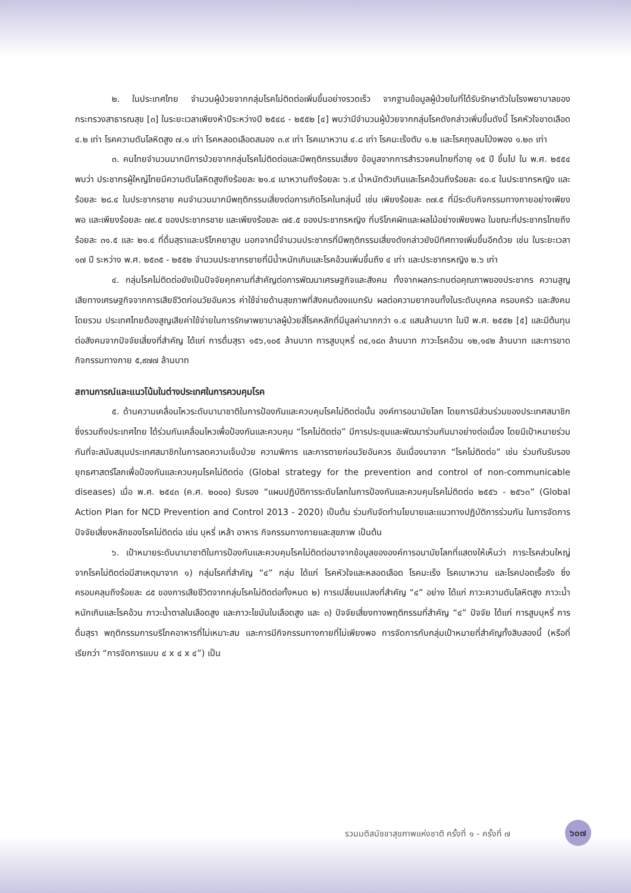๒. ในประเทศไทย จำนวนผู้ป่วยจากกลุ่มโรคไม่ติดต่อเพิ่มขึ้นอย่างรวดเร็ว จากฐานข้อมูลผู้ป่วยในที่ได้รับรักษาตัวในโรงพยาบาลของกระทรวงสาธารณสุข [๓] ในระยะเวลาเพียงห้าปีระหว่างปี ๒๕๔๘ - ๒๕๕๒ [๔] พบว่ามีจำนวนผู้ป่วยจากกลุ่มโรคดังกล่าวเพิ่มขึ้นดังนี้ โรคหัวใจขาดเลือด ๔.๒ เท่า โรคความดันโลหิตสูง ๗.๑ เท่า โรคหลอดเลือดสมอง ๓.๙ เท่า โรคเบาหวาน ๔.๘ เท่า โรคมะเร็งตับ ๑.๒ และโรคถุงลมโป่งพอง ๑.๒๓ เท่า
๓. คนไทยจำนวนมากมีการป่วยจากกลุ่มโรคไม่ติดต่อและมีพฤติกรรมเสี่ยง ข้อมูลจากการสำรวจคนไทยที่อายุ ๑๕ ปี ขึ้นไป ใน พ.ศ. ๒๕๕๔ พบว่า ประชากรผู้ใหญ่ไทยมีความดันโลหิตสูงถึงร้อยละ ๒๑.๔ เบาหวานถึงร้อยละ ๖.๙ น้ำหนักตัวเกินและโรคอ้วนถึงร้อยละ ๔๐.๔ ในประชากรหญิง และร้อยละ ๒๘.๔ ในประชากรชาย คนจำนวนมากมีพฤติกรรมเสี่ยงต่อการเกิดโรคในกลุ่มนี้ เช่น เพียงร้อยละ ๓๗.๕ ที่มีระดับกิจกรรมทางกายอย่างเพียงพอ และเพียงร้อยละ ๗๙.๕ ของประชากรชาย และเพียงร้อยละ ๗๕.๕ ของประชากรหญิง ที่บริโภคผักและผลไม้อย่างเพียงพอ ในขณะที่ประชากรไทยถึงร้อยละ ๓๑.๕ และ ๒๑.๔ ที่ดื่มสุราและบริโภคยาสูบ นอกจากนี้จำนวนประชากรที่มีพฤติกรรมเสี่ยงดังกล่าวยังมีทิศทางเพิ่มขึ้นอีกด้วย เช่น ในระยะเวลา ๑๗ ปี ระหว่าง พ.ศ. ๒๕๓๕ - ๒๕๕๒ จำนวนประชากรชายที่มีน้ำหนักเกินและโรคอ้วนเพิ่มขึ้นถึง ๔ เท่า และประชากรหญิง ๒.๖ เท่า
๔. กลุ่มโรคไม่ติดต่อยังเป็นปัจจัยคุกคามที่สำคัญต่อการพัฒนาเศรษฐกิจและสังคม ทั้งจากผลกระทบต่อคุณภาพของประชากร ความสูญเสียทางเศรษฐกิจจากการเสียชีวิตก่อนวัยอันควร ค่าใช้จ่ายด้านสุขภาพที่สังคมต้องแบกรับ ผลต่อความยากจนทั้งในระดับบุคคล ครอบครัว และสังคมโดยรวม ประเทศไทยต้องสูญเสียค่าใช้จ่ายในการรักษาพยาบาลผู้ป่วยสี่โรคหลักที่มีมูลค่ามากกว่า ๑.๔ แสนล้านบาท ในปี พ.ศ. ๒๕๕๒ [๕] และมีต้นทุนต่อสังคมจากปัจจัยเสี่ยงที่สำคัญ ได้แก่ การดื่มสุรา ๑๕๖,๑๐๕ ล้านบาท การสูบบุหรี่ ๓๔,๑๘๓ ล้านบาท ภาวะโรคอ้วน ๑๒,๑๔๒ ล้านบาท และการขาดกิจกรรมทางกาย ๕,๙๗๗ ล้านบาท
สถานการณ์และแนวโน้มในต่างประเทศในการควบคุมโรค
๕. ด้านความเคลื่อนไหวระดับนานาชาติในการป้องกันและควบคุมโรคไม่ติดต่อนั้น องค์การอนามัยโลก โดยการมีส่วนร่วมของประเทศสมาชิกซึ่งรวมถึงประเทศไทย ได้ร่วมกันเคลื่อนไหวเพื่อป้องกันและควบคุม “โรคไม่ติดต่อ” มีการประชุมและพัฒนาร่วมกันมาอย่างต่อเนื่อง โดยมีเป้าหมายร่วมกันที่จะสนับสนุนประเทศสมาชิกในการลดความเจ็บป่วย ความพิการ และการตายก่อนวัยอันควร อันเนื่องมาจาก “โรคไม่ติดต่อ” เช่น ร่วมกันรับรองยุทธศาสตร์โลกเพื่อป้องกันและควบคุมโรคไม่ติดต่อ (Global strategy for the prevention and control of non-communicable diseases) เมื่อ พ.ศ. ๒๕๔๓ (ค.ศ. ๒๐๐๐) รับรอง “แผนปฏิบัติการระดับโลกในการป้องกันและควบคุมโรคไม่ติดต่อ ๒๕๕๖ - ๒๕๖๓” (Global Action Plan for NCD Prevention and Control 2013 - 2020) เป็นต้น ร่วมกันจัดทำนโยบายและแนวทางปฏิบัติการร่วมกัน ในการจัดการปัจจัยเสี่ยงหลักของโรคไม่ติดต่อ เช่น บุหรี่ เหล้า อาหาร กิจกรรมทางกายและสุขภาพ เป็นต้น
๖. เป้าหมายระดับนานาชาติในการป้องกันและควบคุมโรคไม่ติดต่อมาจากข้อมูลขององค์การอนามัยโลกที่แสดงให้เห็นว่า ภาระโรคส่วนใหญ่จากโรคไม่ติดต่อมีสาเหตุมาจาก ๑) กลุ่มโรคที่สำคัญ “๔” กลุ่ม ได้แก่ โรคหัวใจและหลอดเลือด โรคมะเร็ง โรคเบาหวาน และโรคปอดเรื้อรัง ซึ่งครอบคลุมถึงร้อยละ ๘๕ ของการเสียชีวิตจากกลุ่มโรคไม่ติดต่อทั้งหมด ๒) การเปลี่ยนแปลงที่สำคัญ “๔” อย่าง ได้แก่ ภาวะความดันโลหิตสูง ภาวะน้ำหนักเกินและโรคอ้วน ภาวะน้ำตาลในเลือดสูง และภาวะไขมันในเลือดสูง และ ๓) ปัจจัยเสี่ยงทางพฤติกรรมที่สำคัญ “๔” ปัจจัย ได้แก่ การสูบบุหรี่ การดื่มสุรา พฤติกรรมการบริโภคอาหารที่ไม่เหมาะสม และการมีกิจกรรมทางกายที่ไม่เพียงพอ การจัดการกับกลุ่มเป้าหมายที่สำคัญทั้งสิบสองนี้ (หรือที่เรียกว่า “การจัดการแบบ ๔ x ๔ x ๔”) เป็น
รวมมติสมัชชาสุขภาพแห่งชาติ ครั้งที่ ๑ - ครั้งที่ ๗
๖๐๗